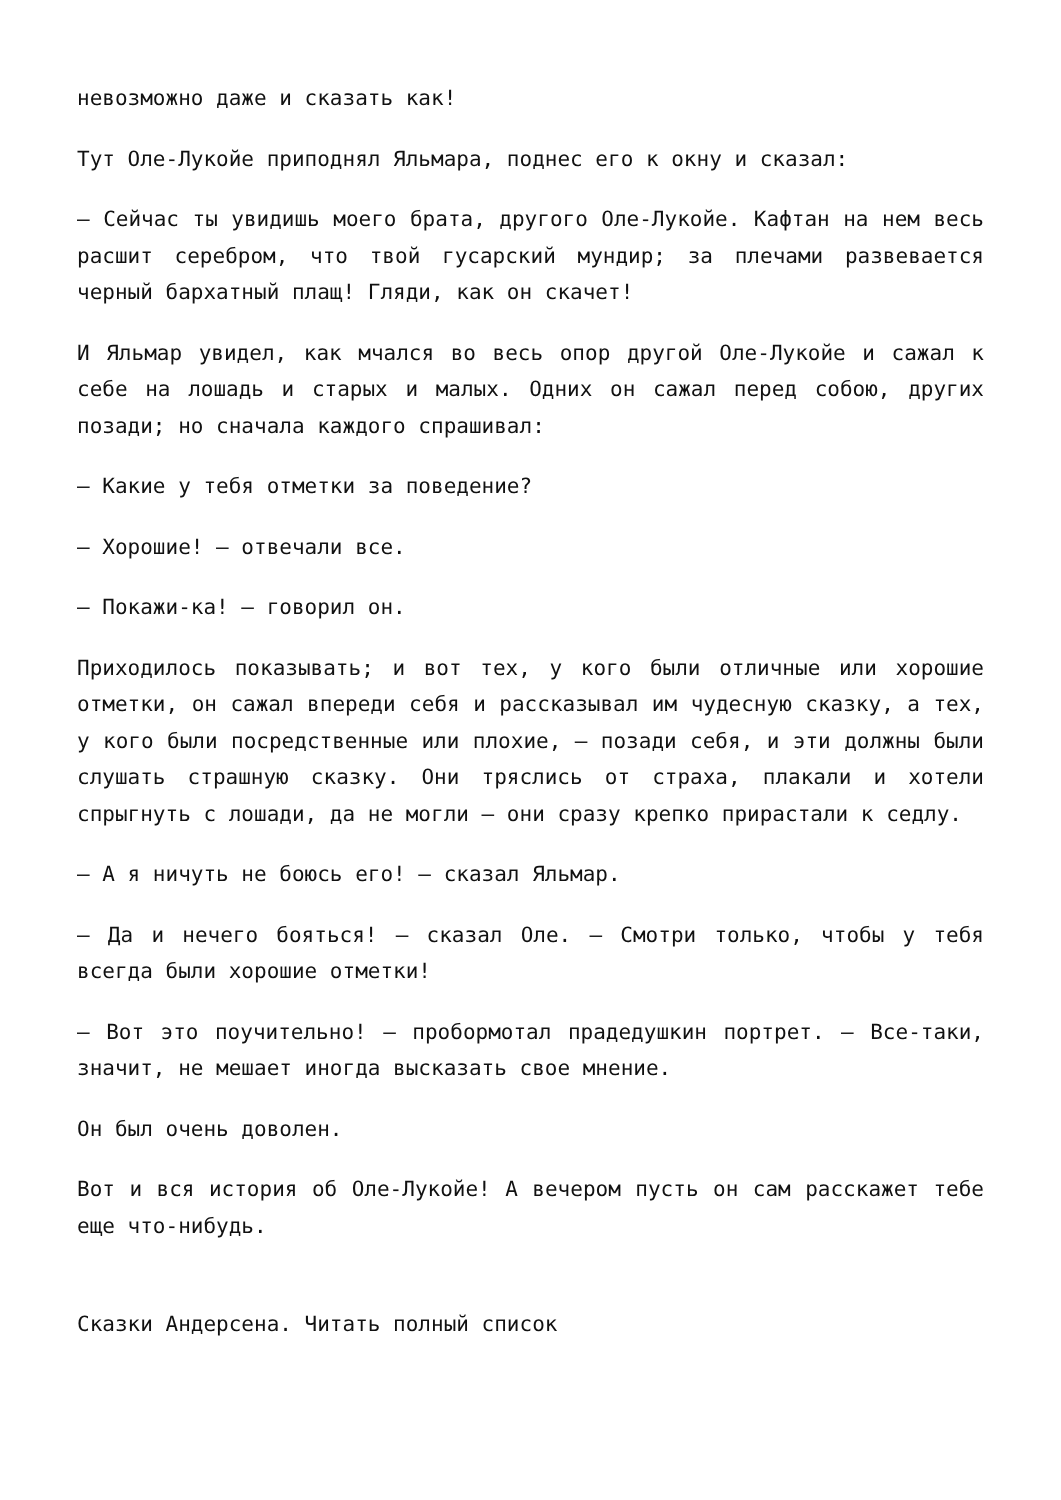невозможно даже и сказать как!
Тут Оле-Лукойе приподнял Яльмара, поднес его к окну и сказал:
— Сейчас ты увидишь моего брата, другого Оле-Лукойе. Кафтан на нем весь расшит серебром, что твой гусарский мундир; за плечами развевается черный бархатный плащ! Гляди, как он скачет!
И Яльмар увидел, как мчался во весь опор другой Оле-Лукойе и сажал к себе на лошадь и старых и малых. Одних он сажал перед собою, других позади; но сначала каждого спрашивал:
— Какие у тебя отметки за поведение?
— Хорошие! — отвечали все.
— Покажи-ка! — говорил он.
Приходилось показывать; и вот тех, у кого были отличные или хорошие отметки, он сажал впереди себя и рассказывал им чудесную сказку, а тех, у кого были посредственные или плохие, — позади себя, и эти должны были слушать страшную сказку. Они тряслись от страха, плакали и хотели спрыгнуть с лошади, да не могли — они сразу крепко прирастали к седлу.
— А я ничуть не боюсь его! — сказал Яльмар.
— Да и нечего бояться! — сказал Оле. — Смотри только, чтобы у тебя всегда были хорошие отметки!
— Вот это поучительно! — пробормотал прадедушкин портрет. — Все-таки, значит, не мешает иногда высказать свое мнение.
Он был очень доволен.
Вот и вся история об Оле-Лукойе! А вечером пусть он сам расскажет тебе еще что-нибудь.
Сказки Андерсена. Читать полный список